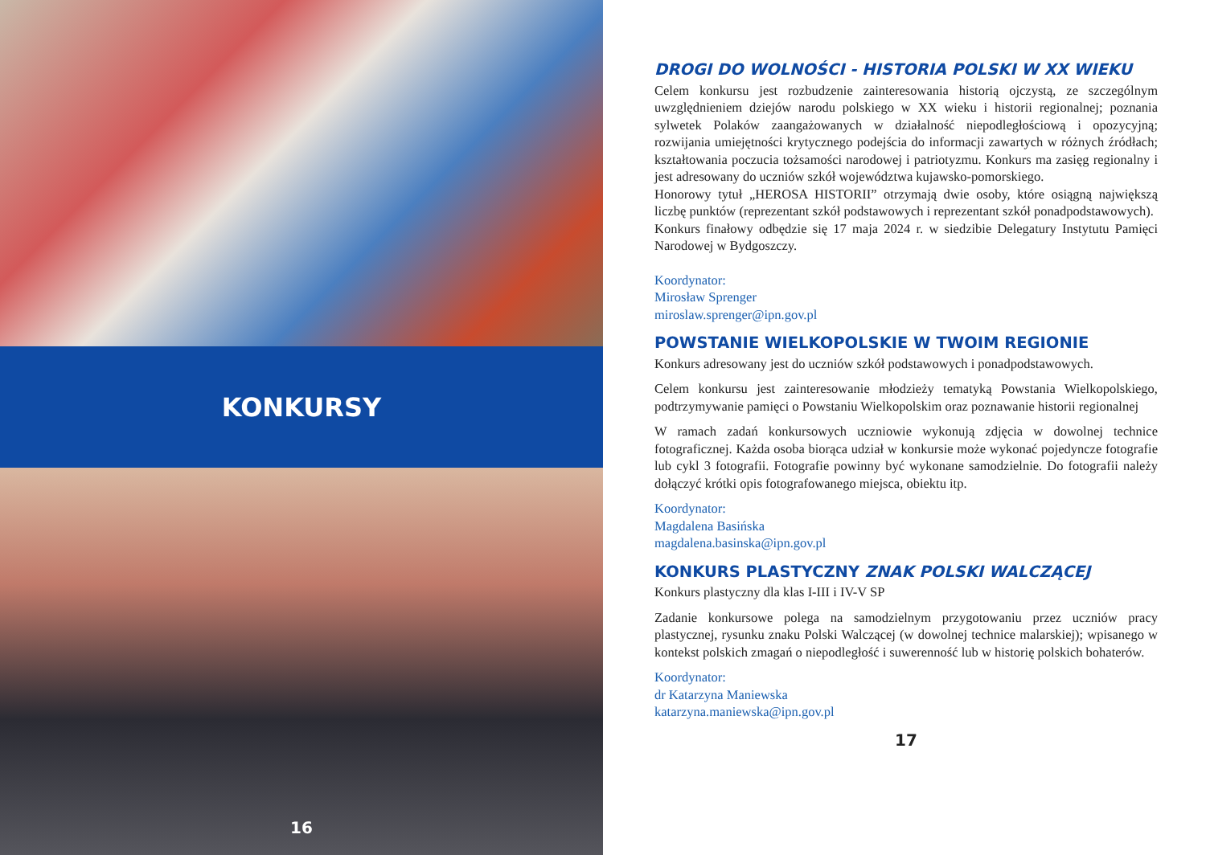KONKURSY
16
DROGI DO WOLNOŚCI - HISTORIA POLSKI W XX WIEKU
Celem konkursu jest rozbudzenie zainteresowania historią ojczystą, ze szczególnym uwzględnieniem dziejów narodu polskiego w XX wieku i historii regionalnej; poznania sylwetek Polaków zaangażowanych w działalność niepodległościową i opozycyjną; rozwijania umiejętności krytycznego podejścia do informacji zawartych w różnych źródłach; kształtowania poczucia tożsamości narodowej i patriotyzmu. Konkurs ma zasięg regionalny i jest adresowany do uczniów szkół województwa kujawsko-pomorskiego.
Honorowy tytuł „HEROSA HISTORII” otrzymają dwie osoby, które osiągną największą liczbę punktów (reprezentant szkół podstawowych i reprezentant szkół ponadpodstawowych).
Konkurs finałowy odbędzie się 17 maja 2024 r. w siedzibie Delegatury Instytutu Pamięci Narodowej w Bydgoszczy.
Koordynator:
Mirosław Sprenger
miroslaw.sprenger@ipn.gov.pl
POWSTANIE WIELKOPOLSKIE W TWOIM REGIONIE
Konkurs adresowany jest do uczniów szkół podstawowych i ponadpodstawowych.
Celem konkursu jest zainteresowanie młodzieży tematyką Powstania Wielkopolskiego, podtrzymywanie pamięci o Powstaniu Wielkopolskim oraz poznawanie historii regionalnej
W ramach zadań konkursowych uczniowie wykonują zdjęcia w dowolnej technice fotograficznej. Każda osoba biorąca udział w konkursie może wykonać pojedyncze fotografie lub cykl 3 fotografii. Fotografie powinny być wykonane samodzielnie. Do fotografii należy dołączyć krótki opis fotografowanego miejsca, obiektu itp.
Koordynator:
Magdalena Basińska
magdalena.basinska@ipn.gov.pl
KONKURS PLASTYCZNY ZNAK POLSKI WALCZĄCEJ
Konkurs plastyczny dla klas I-III i IV-V SP
Zadanie konkursowe polega na samodzielnym przygotowaniu przez uczniów pracy plastycznej, rysunku znaku Polski Walczącej (w dowolnej technice malarskiej); wpisanego w kontekst polskich zmagań o niepodległość i suwerenność lub w historię polskich bohaterów.
Koordynator:
dr Katarzyna Maniewska
katarzyna.maniewska@ipn.gov.pl
17